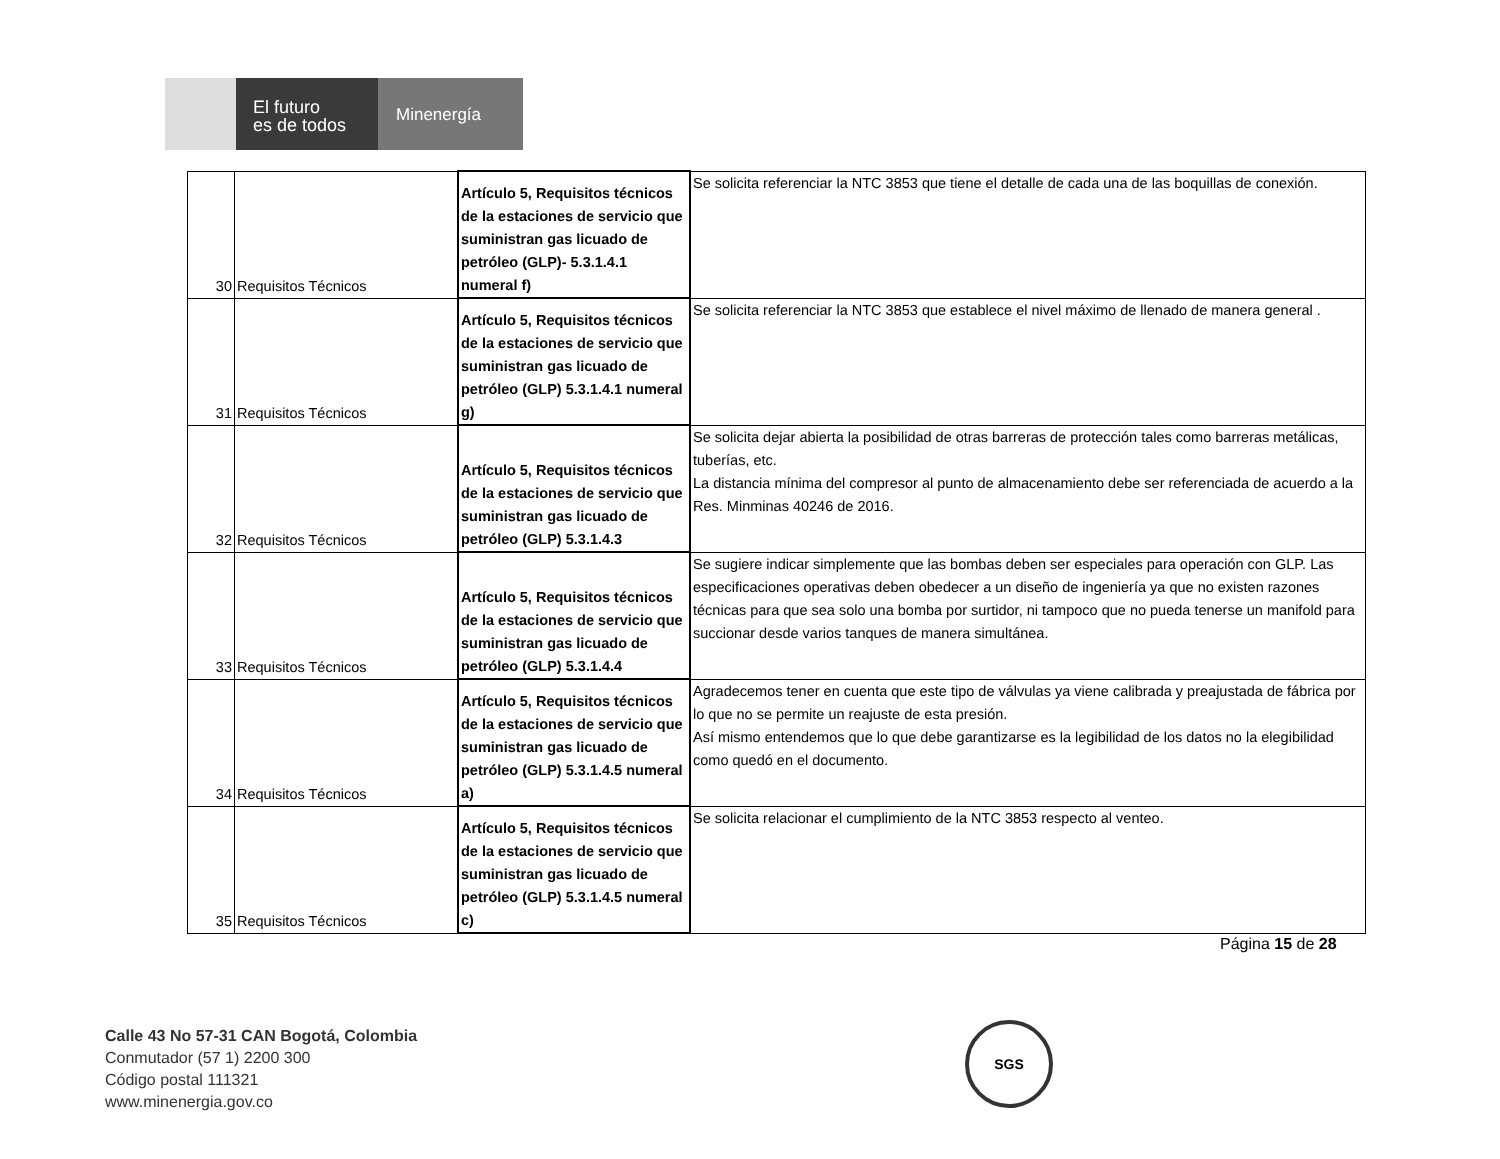El futuro
es de todos
Minenergía
| 30 | Requisitos Técnicos | Artículo 5, Requisitos técnicos de la estaciones de servicio que suministran gas licuado de petróleo (GLP)- 5.3.1.4.1 numeral f) | Se solicita referenciar la NTC 3853 que tiene el detalle de cada una de las boquillas de conexión. |
| 31 | Requisitos Técnicos | Artículo 5, Requisitos técnicos de la estaciones de servicio que suministran gas licuado de petróleo (GLP) 5.3.1.4.1 numeral g) | Se solicita referenciar la NTC 3853 que establece el nivel máximo de llenado de manera general . |
| 32 | Requisitos Técnicos | Artículo 5, Requisitos técnicos de la estaciones de servicio que suministran gas licuado de petróleo (GLP) 5.3.1.4.3 | Se solicita dejar abierta la posibilidad de otras barreras de protección tales como barreras metálicas, tuberías, etc. La distancia mínima del compresor al punto de almacenamiento debe ser referenciada de acuerdo a la Res. Minminas 40246 de 2016. |
| 33 | Requisitos Técnicos | Artículo 5, Requisitos técnicos de la estaciones de servicio que suministran gas licuado de petróleo (GLP) 5.3.1.4.4 | Se sugiere indicar simplemente que las bombas deben ser especiales para operación con GLP. Las especificaciones operativas deben obedecer a un diseño de ingeniería ya que no existen razones técnicas para que sea solo una bomba por surtidor, ni tampoco que no pueda tenerse un manifold para succionar desde varios tanques de manera simultánea. |
| 34 | Requisitos Técnicos | Artículo 5, Requisitos técnicos de la estaciones de servicio que suministran gas licuado de petróleo (GLP) 5.3.1.4.5 numeral a) | Agradecemos tener en cuenta que este tipo de válvulas ya viene calibrada y preajustada de fábrica por lo que no se permite un reajuste de esta presión. Así mismo entendemos que lo que debe garantizarse es la legibilidad de los datos no la elegibilidad como quedó en el documento. |
| 35 | Requisitos Técnicos | Artículo 5, Requisitos técnicos de la estaciones de servicio que suministran gas licuado de petróleo (GLP) 5.3.1.4.5 numeral c) | Se solicita relacionar el cumplimiento de la NTC 3853 respecto al venteo. |
Página 15 de 28
Calle 43 No 57-31 CAN Bogotá, Colombia
Conmutador (57 1) 2200 300
Código postal 111321
www.minenergia.gov.co
SGS